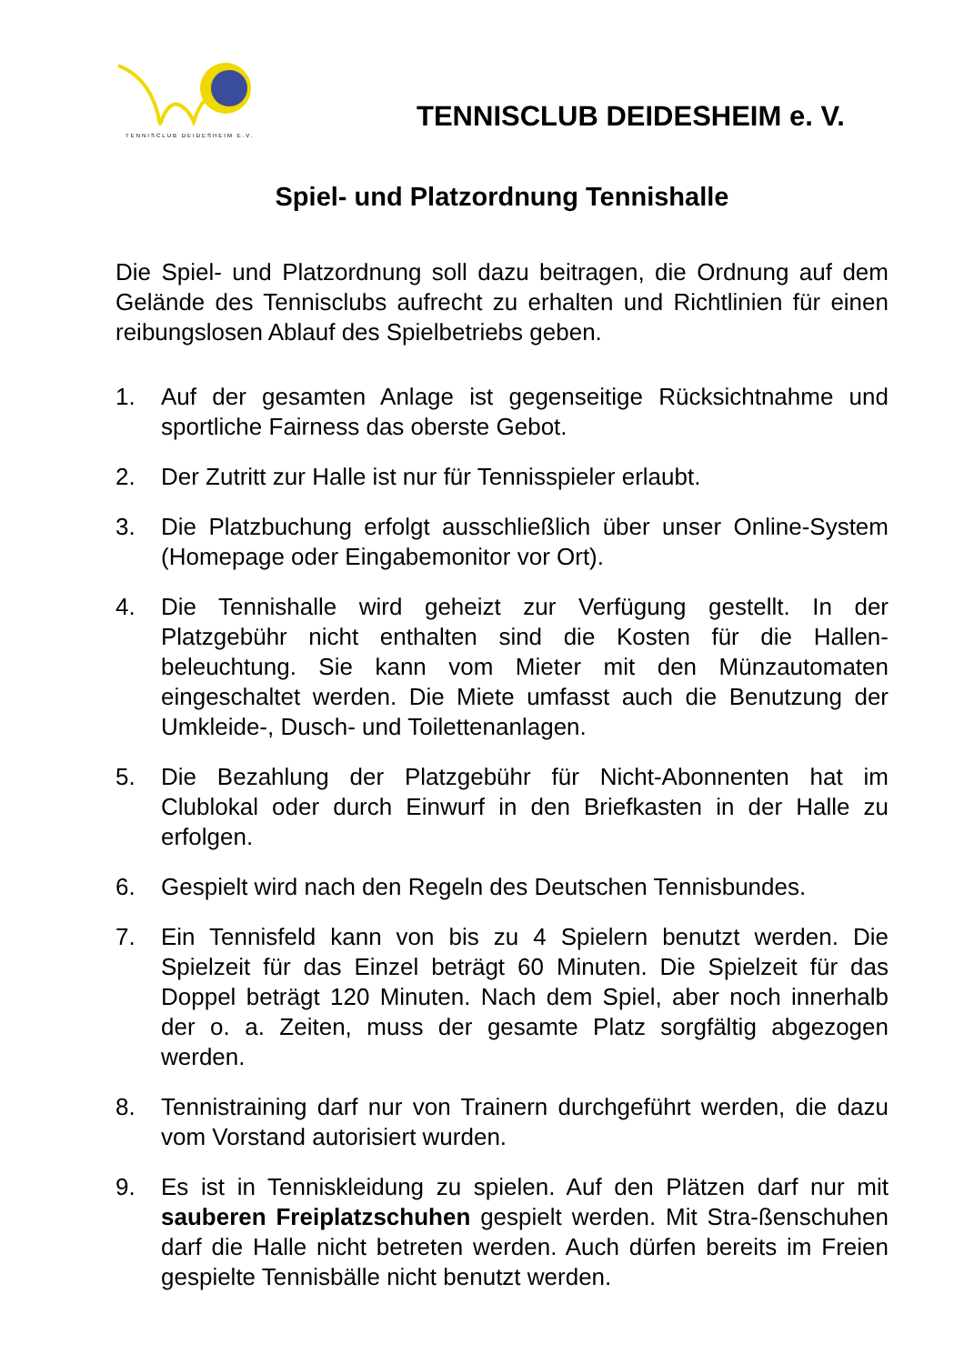TENNISCLUB DEIDESHEIM E.V.
TENNISCLUB DEIDESHEIM e. V.
Spiel- und Platzordnung Tennishalle
Die Spiel- und Platzordnung soll dazu beitragen, die Ordnung auf dem Gelände des Tennisclubs aufrecht zu erhalten und Richtlinien für einen reibungslosen Ablauf des Spielbetriebs geben.
1. Auf der gesamten Anlage ist gegenseitige Rücksichtnahme und sportliche Fairness das oberste Gebot.
2. Der Zutritt zur Halle ist nur für Tennisspieler erlaubt.
3. Die Platzbuchung erfolgt ausschließlich über unser Online-System (Homepage oder Eingabemonitor vor Ort).
4. Die Tennishalle wird geheizt zur Verfügung gestellt. In der Platzgebühr nicht enthalten sind die Kosten für die Hallen-beleuchtung. Sie kann vom Mieter mit den Münzautomaten eingeschaltet werden. Die Miete umfasst auch die Benutzung der Umkleide-, Dusch- und Toilettenanlagen.
5. Die Bezahlung der Platzgebühr für Nicht-Abonnenten hat im Clublokal oder durch Einwurf in den Briefkasten in der Halle zu erfolgen.
6. Gespielt wird nach den Regeln des Deutschen Tennisbundes.
7. Ein Tennisfeld kann von bis zu 4 Spielern benutzt werden. Die Spielzeit für das Einzel beträgt 60 Minuten. Die Spielzeit für das Doppel beträgt 120 Minuten. Nach dem Spiel, aber noch innerhalb der o. a. Zeiten, muss der gesamte Platz sorgfältig abgezogen werden.
8. Tennistraining darf nur von Trainern durchgeführt werden, die dazu vom Vorstand autorisiert wurden.
9. Es ist in Tenniskleidung zu spielen. Auf den Plätzen darf nur mit sauberen Freiplatzschuhen gespielt werden. Mit Stra-ßenschuhen darf die Halle nicht betreten werden. Auch dürfen bereits im Freien gespielte Tennisbälle nicht benutzt werden.